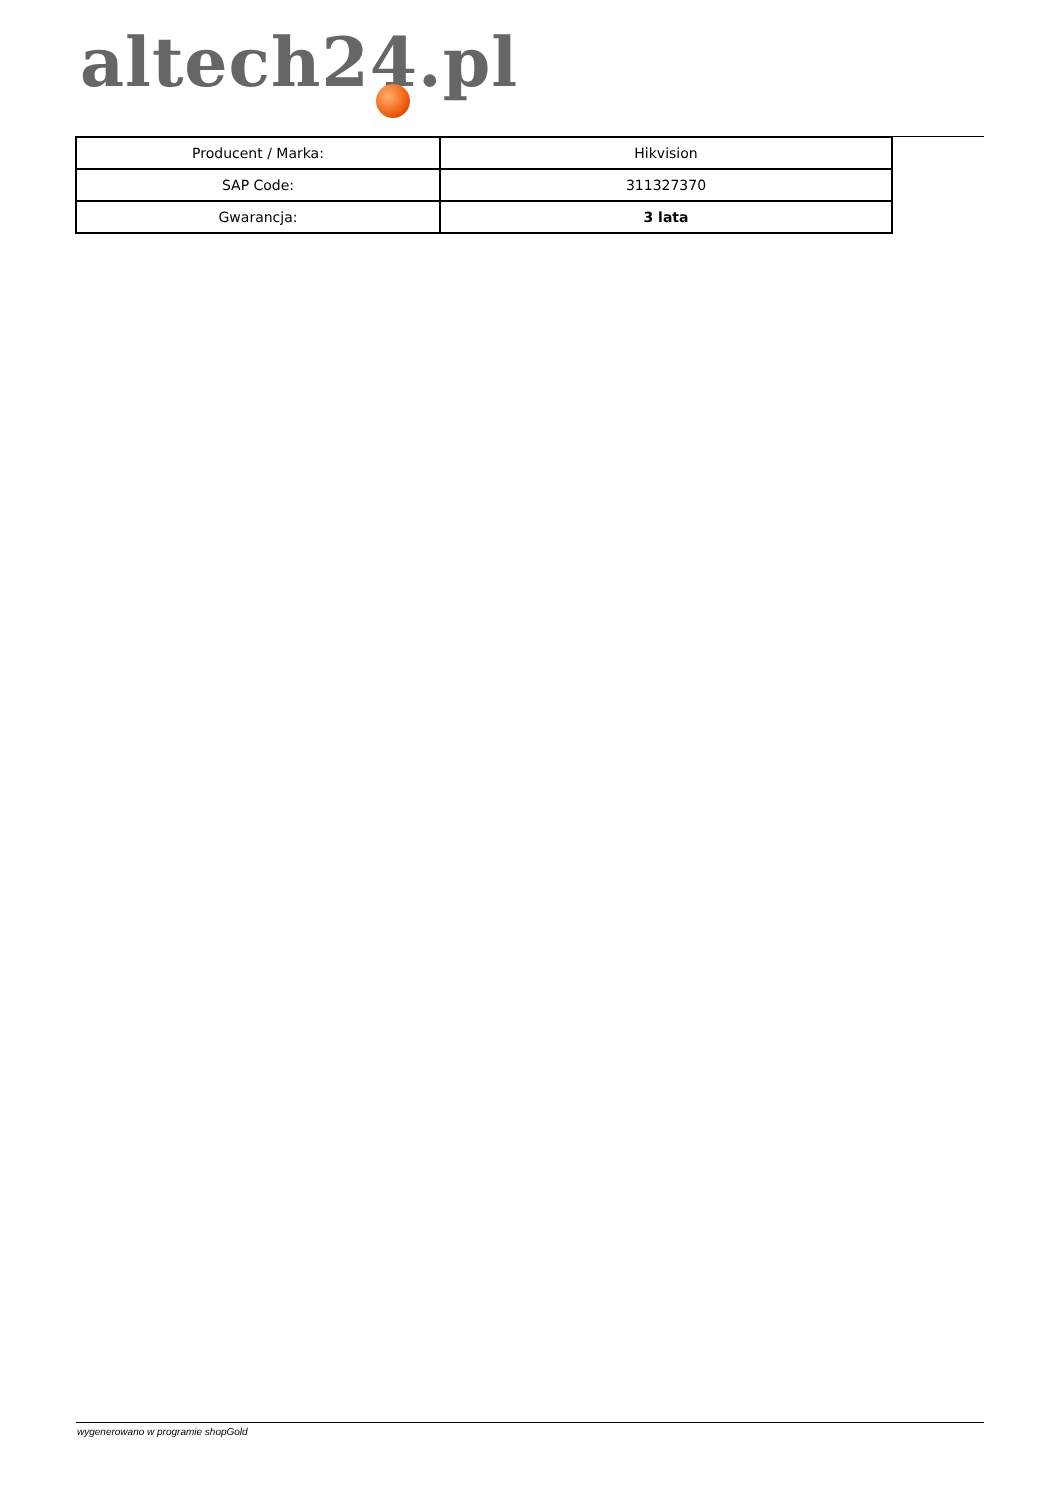altech24.pl
| Producent / Marka: | Hikvision |
| SAP Code: | 311327370 |
| Gwarancja: | 3 lata |
wygenerowano w programie shopGold